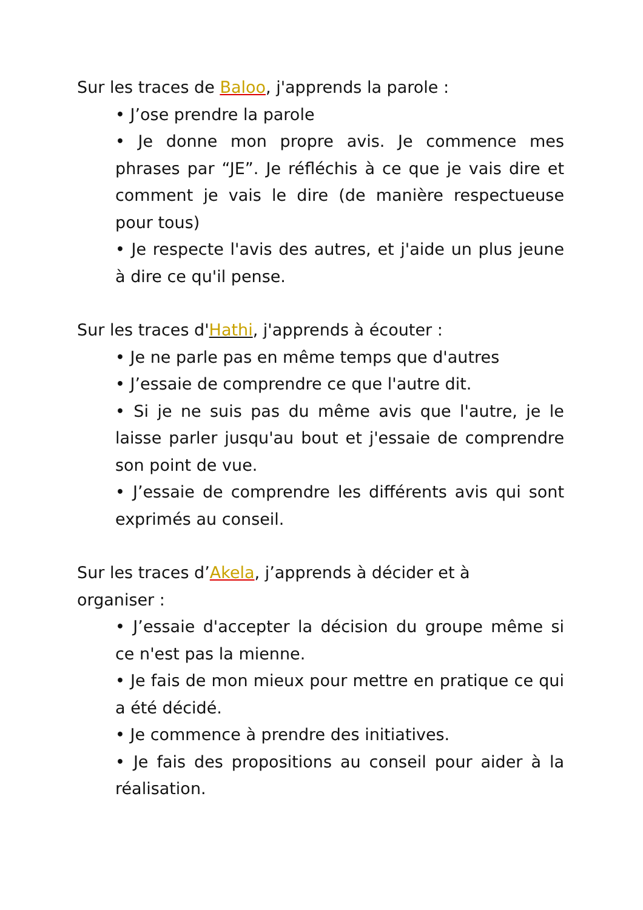Sur les traces de Baloo, j'apprends la parole :
• J’ose prendre la parole
• Je donne mon propre avis. Je commence mes phrases par “JE”. Je réfléchis à ce que je vais dire et comment je vais le dire (de manière respectueuse pour tous)
• Je respecte l'avis des autres, et j'aide un plus jeune à dire ce qu'il pense.
Sur les traces d'Hathi, j'apprends à écouter :
• Je ne parle pas en même temps que d'autres
• J’essaie de comprendre ce que l'autre dit.
• Si je ne suis pas du même avis que l'autre, je le laisse parler jusqu'au bout et j'essaie de comprendre son point de vue.
• J’essaie de comprendre les différents avis qui sont exprimés au conseil.
Sur les traces d’Akela, j’apprends à décider et à
organiser :
• J’essaie d'accepter la décision du groupe même si ce n'est pas la mienne.
• Je fais de mon mieux pour mettre en pratique ce qui a été décidé.
• Je commence à prendre des initiatives.
• Je fais des propositions au conseil pour aider à la réalisation.